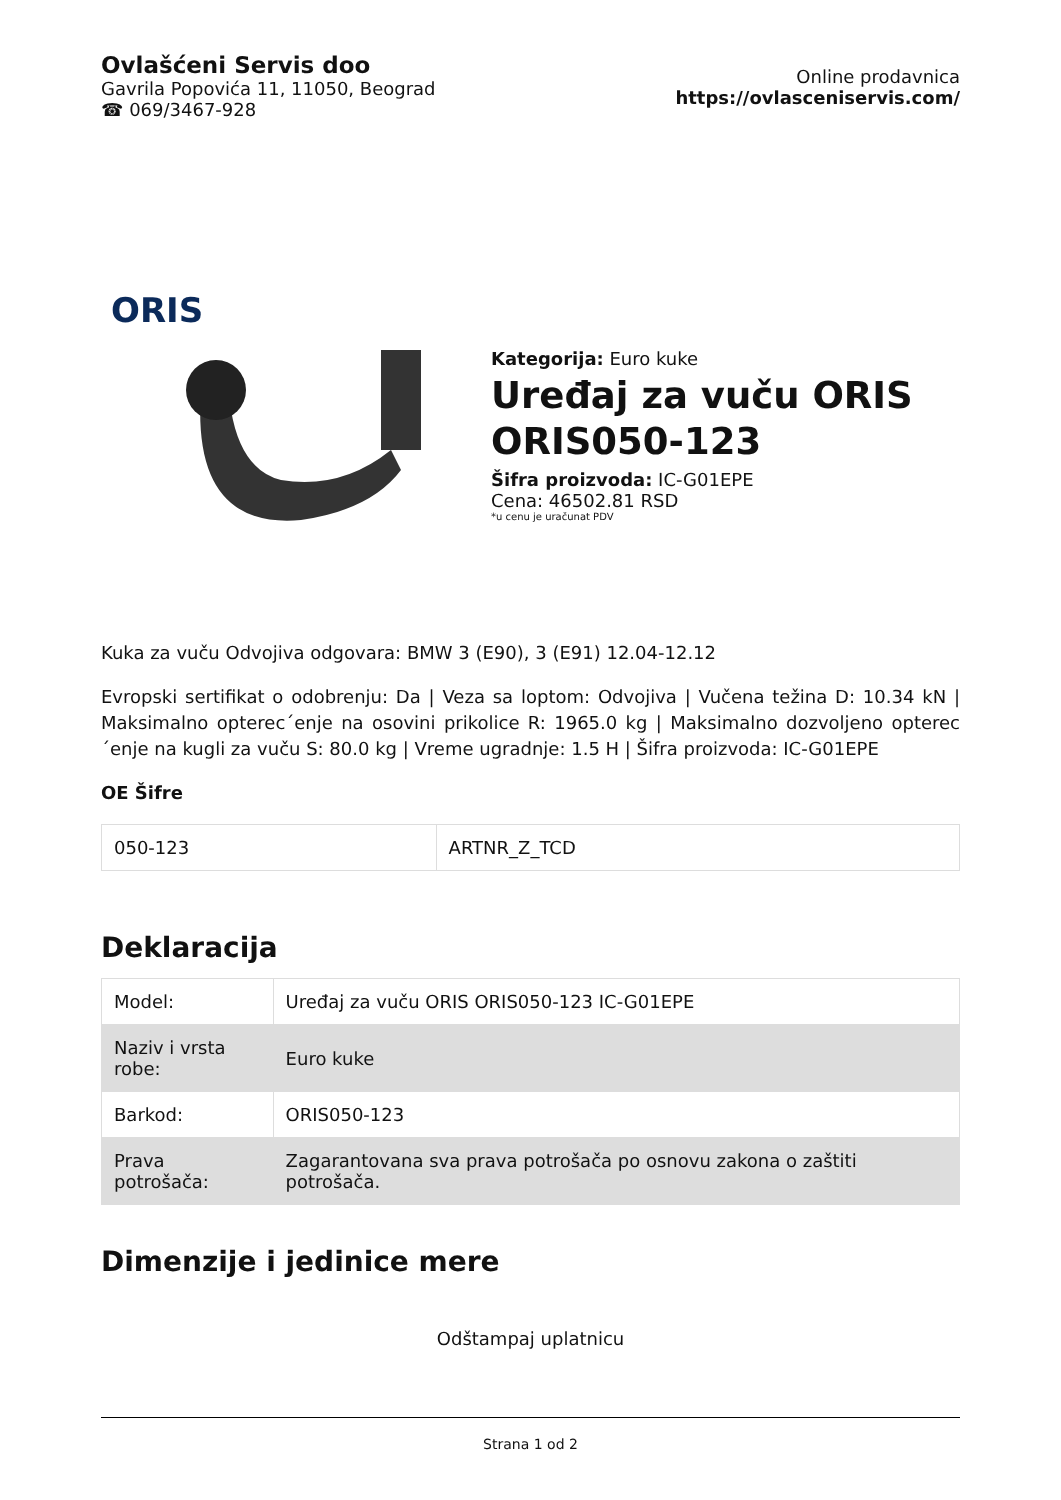Ovlašćeni Servis doo
Gavrila Popovića 11, 11050, Beograd
☎ 069/3467-928
Online prodavnica
https://ovlasceniservis.com/
ORIS
Kategorija: Euro kuke
Uređaj za vuču ORIS ORIS050-123
Šifra proizvoda: IC-G01EPE
Cena: 46502.81 RSD
*u cenu je uračunat PDV
Kuka za vuču Odvojiva odgovara: BMW 3 (E90), 3 (E91) 12.04-12.12
Evropski sertifikat o odobrenju: Da | Veza sa loptom: Odvojiva | Vučena težina D: 10.34 kN | Maksimalno opterec´enje na osovini prikolice R: 1965.0 kg | Maksimalno dozvoljeno opterec´enje na kugli za vuču S: 80.0 kg | Vreme ugradnje: 1.5 H | Šifra proizvoda: IC-G01EPE
OE Šifre
| 050-123 | ARTNR_Z_TCD |
Deklaracija
| Model: | Uređaj za vuču ORIS ORIS050-123 IC-G01EPE |
| Naziv i vrsta robe: | Euro kuke |
| Barkod: | ORIS050-123 |
| Prava potrošača: | Zagarantovana sva prava potrošača po osnovu zakona o zaštiti potrošača. |
Dimenzije i jedinice mere
Odštampaj uplatnicu
Strana 1 od 2